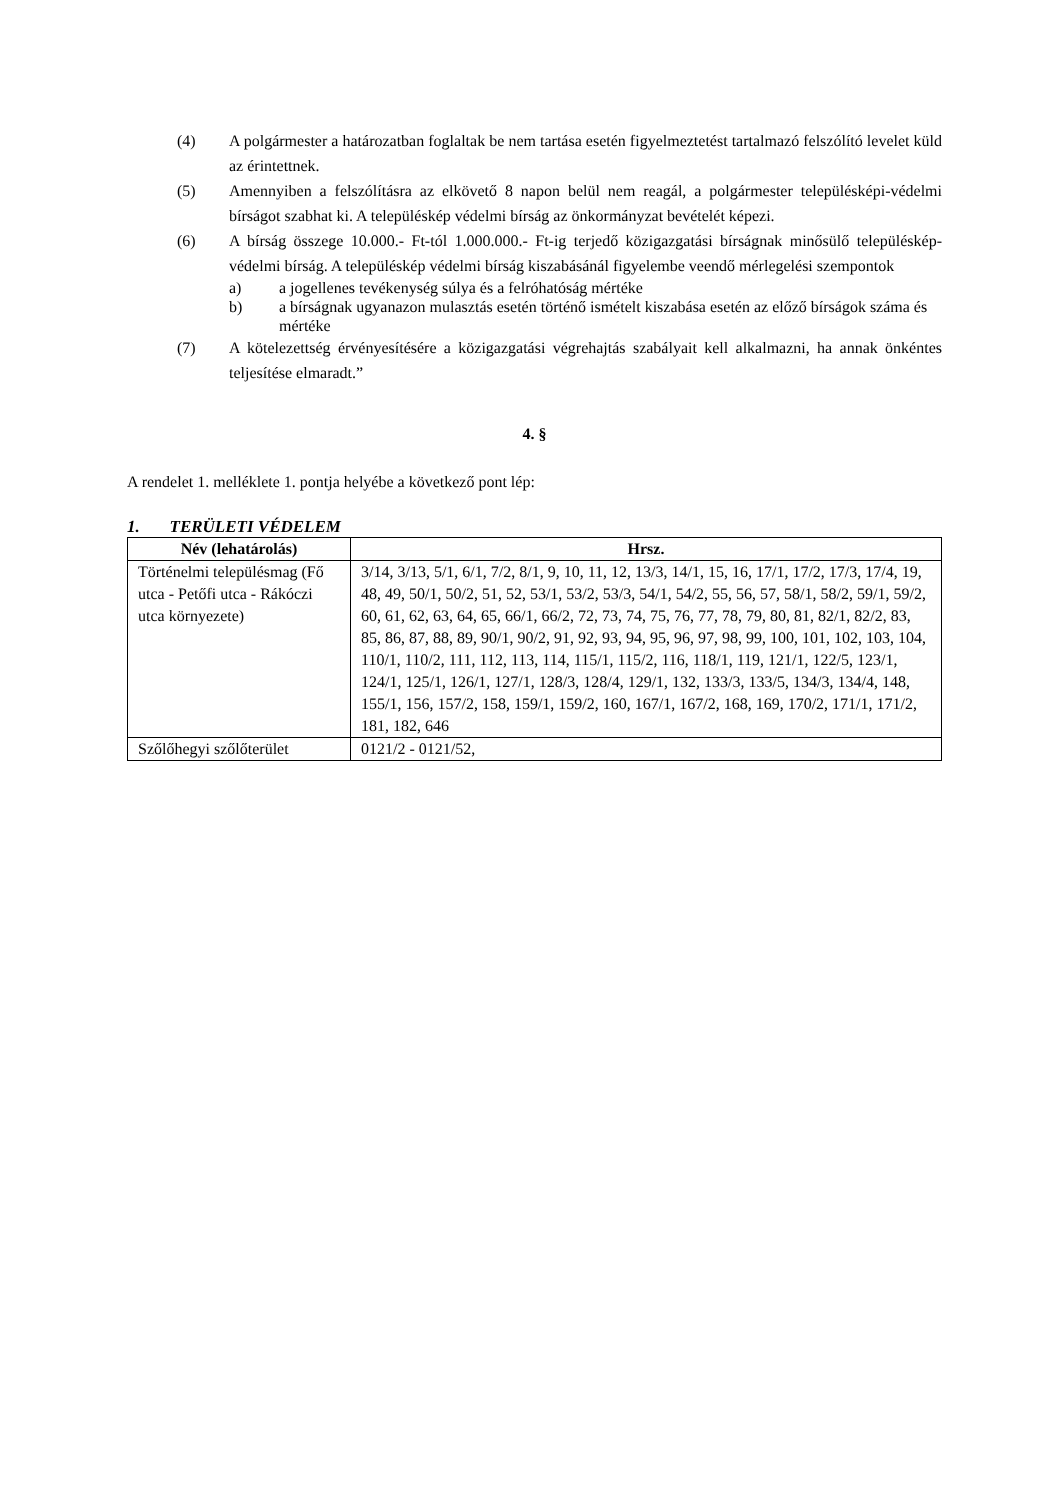(4) A polgármester a határozatban foglaltak be nem tartása esetén figyelmeztetést tartalmazó felszólító levelet küld az érintettnek.
(5) Amennyiben a felszólításra az elkövető 8 napon belül nem reagál, a polgármester településképi-védelmi bírságot szabhat ki. A településkép védelmi bírság az önkormányzat bevételét képezi.
(6) A bírság összege 10.000.- Ft-tól 1.000.000.- Ft-ig terjedő közigazgatási bírságnak minősülő településkép-védelmi bírság. A településkép védelmi bírság kiszabásánál figyelembe veendő mérlegelési szempontok
a) a jogellenes tevékenység súlya és a felróhatóság mértéke
b) a bírságnak ugyanazon mulasztás esetén történő ismételt kiszabása esetén az előző bírságok száma és mértéke
(7) A kötelezettség érvényesítésére a közigazgatási végrehajtás szabályait kell alkalmazni, ha annak önkéntes teljesítése elmaradt.”
4. §
A rendelet 1. melléklete 1. pontja helyébe a következő pont lép:
1. TERÜLETI VÉDELEM
| Név (lehatárolás) | Hrsz. |
| --- | --- |
| Történelmi településmag (Fő utca - Petőfi utca - Rákóczi utca környezete) | 3/14, 3/13, 5/1, 6/1, 7/2, 8/1, 9, 10, 11, 12, 13/3, 14/1, 15, 16, 17/1, 17/2, 17/3, 17/4, 19, 48, 49, 50/1, 50/2, 51, 52, 53/1, 53/2, 53/3, 54/1, 54/2, 55, 56, 57, 58/1, 58/2, 59/1, 59/2, 60, 61, 62, 63, 64, 65, 66/1, 66/2, 72, 73, 74, 75, 76, 77, 78, 79, 80, 81, 82/1, 82/2, 83, 85, 86, 87, 88, 89, 90/1, 90/2, 91, 92, 93, 94, 95, 96, 97, 98, 99, 100, 101, 102, 103, 104, 110/1, 110/2, 111, 112, 113, 114, 115/1, 115/2, 116, 118/1, 119, 121/1, 122/5, 123/1, 124/1, 125/1, 126/1, 127/1, 128/3, 128/4, 129/1, 132, 133/3, 133/5, 134/3, 134/4, 148, 155/1, 156, 157/2, 158, 159/1, 159/2, 160, 167/1, 167/2, 168, 169, 170/2, 171/1, 171/2, 181, 182, 646 |
| Szőlőhegyi szőlőterület | 0121/2 - 0121/52, |